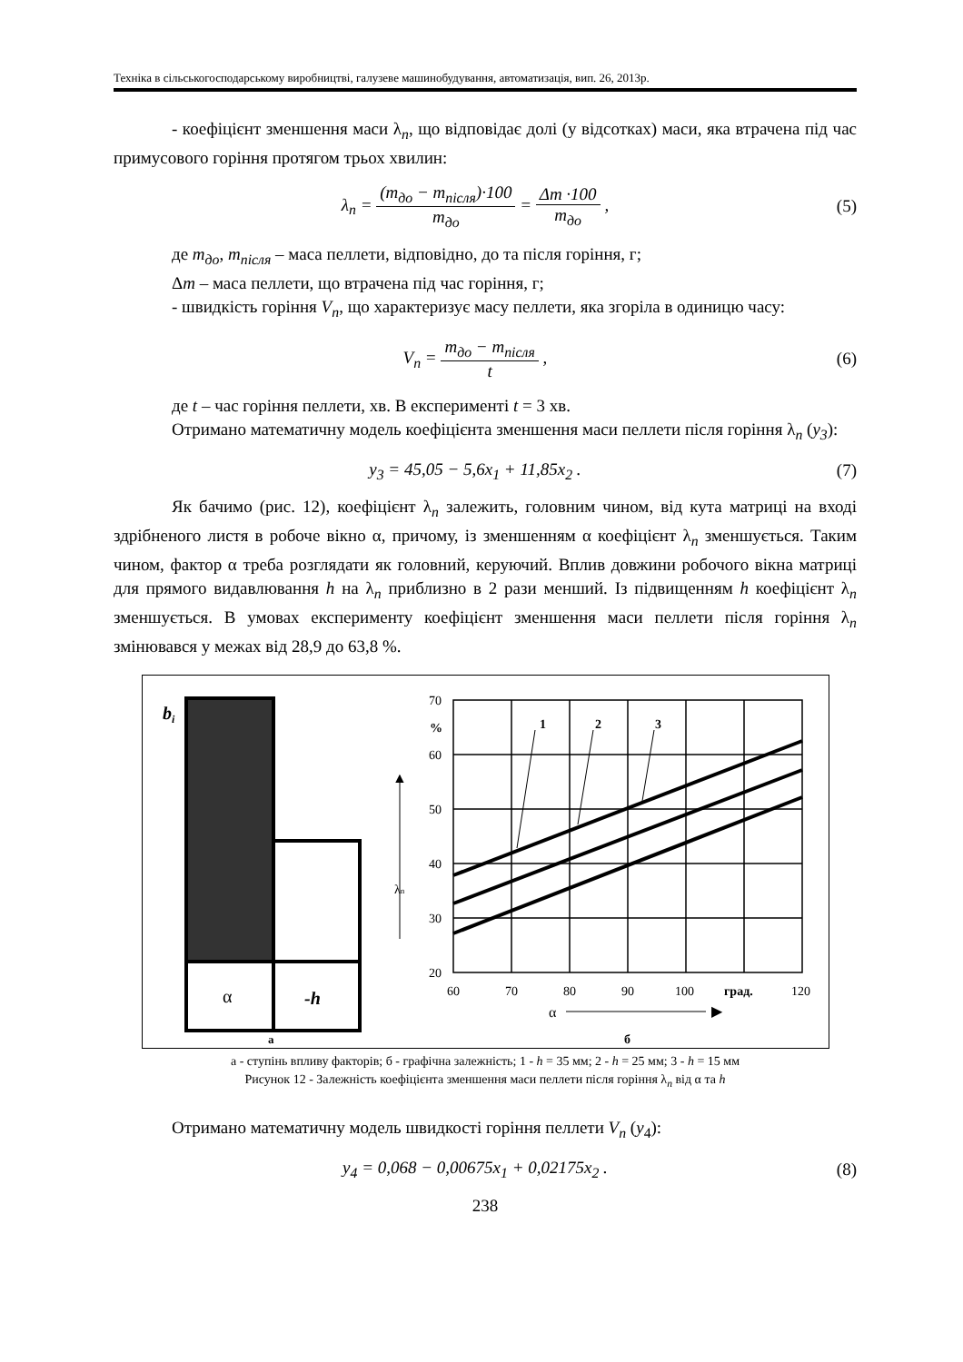Техніка в сільськогосподарському виробництві, галузеве машинобудування, автоматизація, вип. 26, 2013р.
- коефіцієнт зменшення маси λ<sub>n</sub>, що відповідає долі (у відсотках) маси, яка втрачена під час примусового горіння протягом трьох хвилин:
λ<sub>n</sub> = (m<sub>до</sub> − m<sub>після</sub>)·100 m<sub>до</sub> = Δm ·100 m<sub>до</sub> ,
(5)
де m<sub>до</sub>, m<sub>після</sub> – маса пеллети, відповідно, до та після горіння, г;
Δm – маса пеллети, що втрачена під час горіння, г;
- швидкість горіння V<sub>n</sub>, що характеризує масу пеллети, яка згоріла в одиницю часу:
V<sub>n</sub> = m<sub>до</sub> − m<sub>після</sub> t , (6)
де t – час горіння пеллети, хв. В експерименті t = 3 хв.
Отримано математичну модель коефіцієнта зменшення маси пеллети після горіння λ<sub>n</sub> (y<sub>3</sub>):
y<sub>3</sub> = 45,05 − 5,6x<sub>1</sub> + 11,85x<sub>2</sub> . (7)
Як бачимо (рис. 12), коефіцієнт λ<sub>n</sub> залежить, головним чином, від кута матриці на вході здрібненого листя в робоче вікно α, причому, із зменшенням α коефіцієнт λ<sub>n</sub> зменшується. Таким чином, фактор α треба розглядати як головний, керуючий. Вплив довжини робочого вікна матриці для прямого видавлювання h на λ<sub>n</sub> приблизно в 2 рази менший. Із підвищенням h коефіцієнт λ<sub>n</sub> зменшується. В умовах експерименту коефіцієнт зменшення маси пеллети після горіння λ<sub>n</sub> змінювався у межах від 28,9 до 63,8 %.
bi
α
-h
а
▶
▲
70
60
50
40
30
20
%
λn
60
70
80
90
100
град.
120
1
2
3
α
б
а - ступінь впливу факторів; б - графічна залежність; 1 - h = 35 мм; 2 - h = 25 мм; 3 - h = 15 мм
Рисунок 12 - Залежність коефіцієнта зменшення маси пеллети після горіння λ<sub>n</sub> від α та h
Отримано математичну модель швидкості горіння пеллети V<sub>n</sub> (y<sub>4</sub>):
y<sub>4</sub> = 0,068 − 0,00675x<sub>1</sub> + 0,02175x<sub>2</sub> .
(8)
238